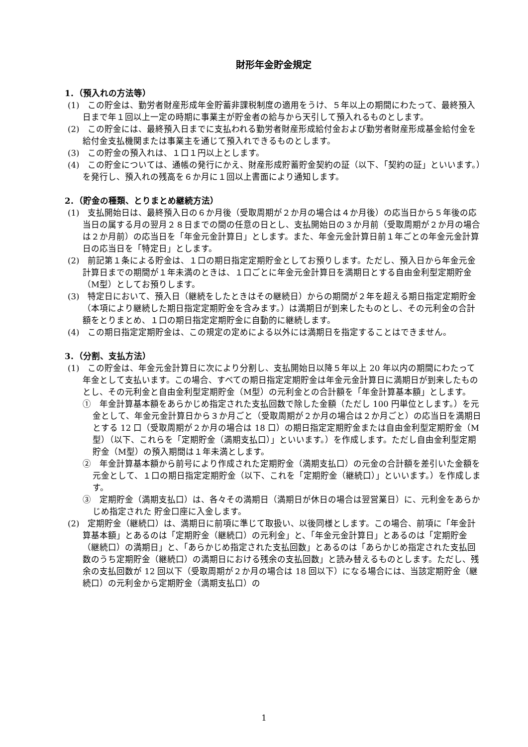財形年金貯金規定
1．（預入れの方法等）
(1)　この貯金は、勤労者財産形成年金貯蓄非課税制度の適用をうけ、５年以上の期間にわたって、最終預入日まで年１回以上一定の時期に事業主が貯金者の給与から天引して預入れるものとします。
(2)　この貯金には、最終預入日までに支払われる勤労者財産形成給付金および勤労者財産形成基金給付金を給付金支払機関または事業主を通じて預入れできるものとします。
(3)　この貯金の預入れは、１口１円以上とします。
(4)　この貯金については、通帳の発行にかえ、財産形成貯蓄貯金契約の証（以下、「契約の証」といいます。）を発行し、預入れの残高を６か月に１回以上書面により通知します。
2．（貯金の種類、とりまとめ継続方法）
(1)　支払開始日は、最終預入日の６か月後（受取周期が２か月の場合は４か月後）の応当日から５年後の応当日の属する月の翌月２８日までの間の任意の日とし、支払開始日の３か月前（受取周期が２か月の場合は２か月前）の応当日を「年金元金計算日」とします。また、年金元金計算日前１年ごとの年金元金計算日の応当日を「特定日」とします。
(2)　前記第１条による貯金は、１口の期日指定定期貯金としてお預りします。ただし、預入日から年金元金計算日までの期間が１年未満のときは、１口ごとに年金元金計算日を満期日とする自由金利型定期貯金（M型）としてお預りします。
(3)　特定日において、預入日（継続をしたときはその継続日）からの期間が２年を超える期日指定定期貯金（本項により継続した期日指定定期貯金を含みます。）は満期日が到来したものとし、その元利金の合計額をとりまとめ、１口の期日指定定期貯金に自動的に継続します。
(4)　この期日指定定期貯金は、この規定の定めによる以外には満期日を指定することはできません。
3．（分割、支払方法）
(1)　この貯金は、年金元金計算日に次により分割し、支払開始日以降５年以上 20 年以内の期間にわたって年金として支払います。この場合、すべての期日指定定期貯金は年金元金計算日に満期日が到来したものとし、その元利金と自由金利型定期貯金（M型）の元利金との合計額を「年金計算基本額」とします。
①　年金計算基本額をあらかじめ指定された支払回数で除した金額（ただし 100 円単位とします。）を元金として、年金元金計算日から３か月ごと（受取周期が２か月の場合は２か月ごと）の応当日を満期日とする 12 口（受取周期が２か月の場合は 18 口）の期日指定定期貯金または自由金利型定期貯金（M型）（以下、これらを「定期貯金（満期支払口）」といいます。）を作成します。ただし自由金利型定期貯金（M型）の預入期間は１年未満とします。
②　年金計算基本額から前号により作成された定期貯金（満期支払口）の元金の合計額を差引いた金額を元金として、１口の期日指定定期貯金（以下、これを「定期貯金（継続口）」といいます。）を作成します。
③　定期貯金（満期支払口）は、各々その満期日（満期日が休日の場合は翌営業日）に、元利金をあらかじめ指定された 貯金口座に入金します。
(2)　定期貯金（継続口）は、満期日に前項に準じて取扱い、以後同様とします。この場合、前項に「年金計算基本額」とあるのは「定期貯金（継続口）の元利金」と、「年金元金計算日」とあるのは「定期貯金（継続口）の満期日」と、「あらかじめ指定された支払回数」とあるのは「あらかじめ指定された支払回数のうち定期貯金（継続口）の満期日における残余の支払回数」と読み替えるものとします。ただし、残余の支払回数が 12 回以下（受取周期が２か月の場合は 18 回以下）になる場合には、当該定期貯金（継続口）の元利金から定期貯金（満期支払口）の
1